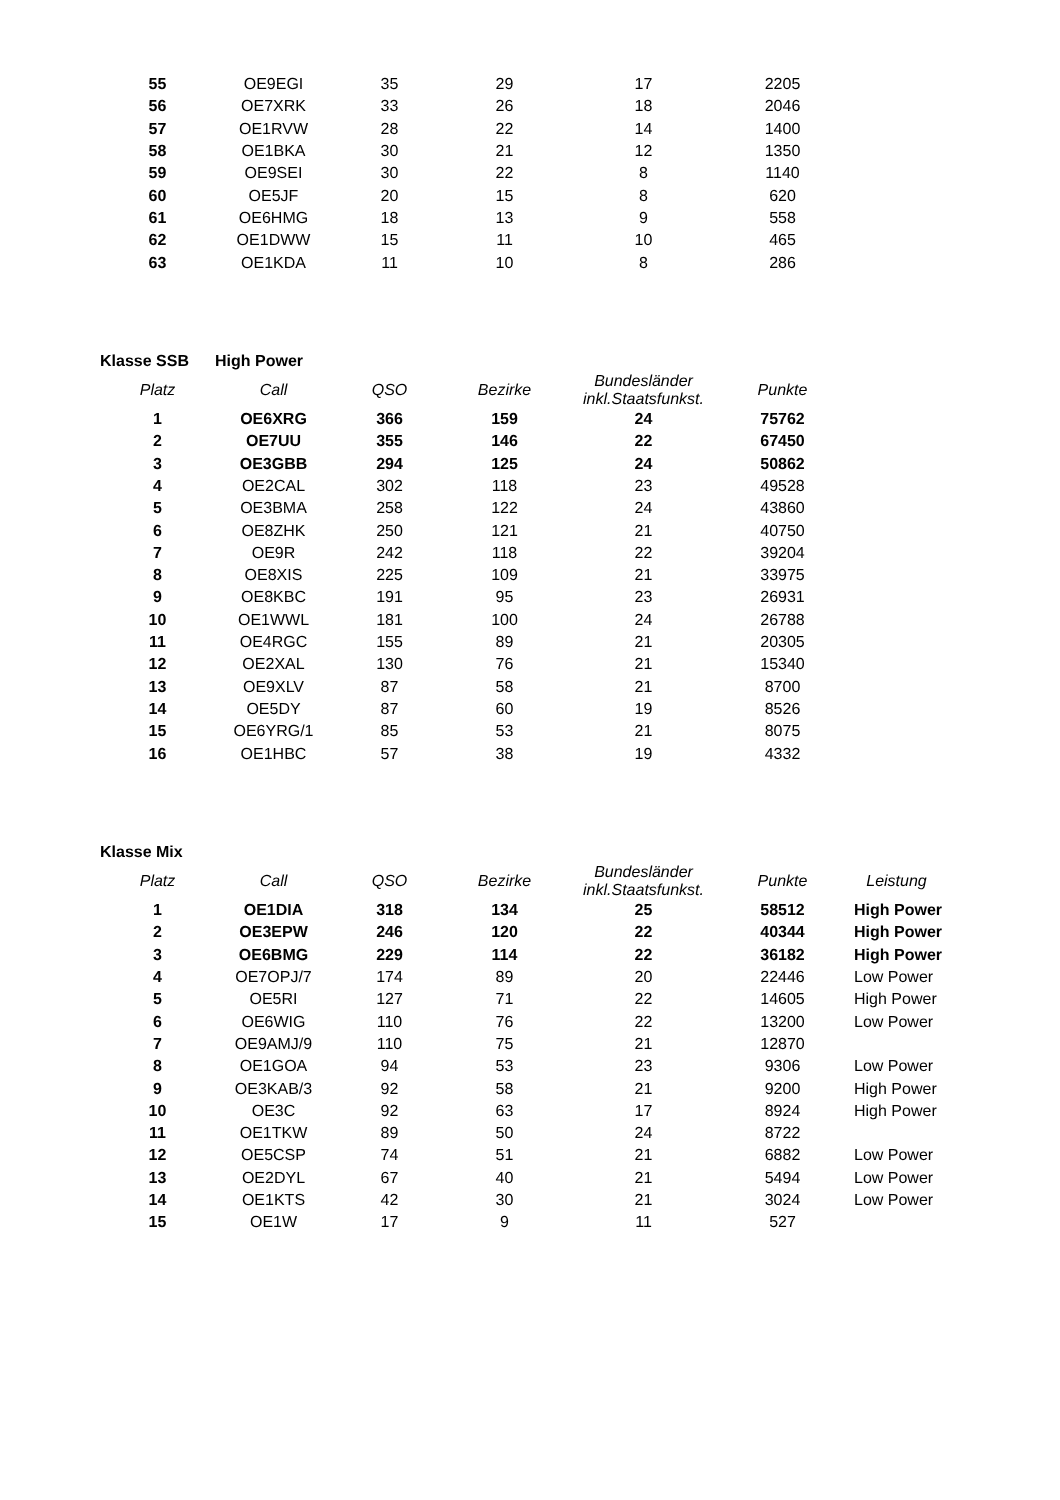| 55 | OE9EGI | 35 | 29 | 17 | 2205 | |
| 56 | OE7XRK | 33 | 26 | 18 | 2046 | |
| 57 | OE1RVW | 28 | 22 | 14 | 1400 | |
| 58 | OE1BKA | 30 | 21 | 12 | 1350 | |
| 59 | OE9SEI | 30 | 22 | 8 | 1140 | |
| 60 | OE5JF | 20 | 15 | 8 | 620 | |
| 61 | OE6HMG | 18 | 13 | 9 | 558 | |
| 62 | OE1DWW | 15 | 11 | 10 | 465 | |
| 63 | OE1KDA | 11 | 10 | 8 | 286 | |
| Klasse SSB | High Power | | | | | |
| Platz | Call | QSO | Bezirke | Bundesländer inkl.Staatsfunkst. | Punkte | |
| 1 | OE6XRG | 366 | 159 | 24 | 75762 | |
| 2 | OE7UU | 355 | 146 | 22 | 67450 | |
| 3 | OE3GBB | 294 | 125 | 24 | 50862 | |
| 4 | OE2CAL | 302 | 118 | 23 | 49528 | |
| 5 | OE3BMA | 258 | 122 | 24 | 43860 | |
| 6 | OE8ZHK | 250 | 121 | 21 | 40750 | |
| 7 | OE9R | 242 | 118 | 22 | 39204 | |
| 8 | OE8XIS | 225 | 109 | 21 | 33975 | |
| 9 | OE8KBC | 191 | 95 | 23 | 26931 | |
| 10 | OE1WWL | 181 | 100 | 24 | 26788 | |
| 11 | OE4RGC | 155 | 89 | 21 | 20305 | |
| 12 | OE2XAL | 130 | 76 | 21 | 15340 | |
| 13 | OE9XLV | 87 | 58 | 21 | 8700 | |
| 14 | OE5DY | 87 | 60 | 19 | 8526 | |
| 15 | OE6YRG/1 | 85 | 53 | 21 | 8075 | |
| 16 | OE1HBC | 57 | 38 | 19 | 4332 | |
| Klasse Mix | | | | | | |
| Platz | Call | QSO | Bezirke | Bundesländer inkl.Staatsfunkst. | Punkte | Leistung |
| 1 | OE1DIA | 318 | 134 | 25 | 58512 | High Power |
| 2 | OE3EPW | 246 | 120 | 22 | 40344 | High Power |
| 3 | OE6BMG | 229 | 114 | 22 | 36182 | High Power |
| 4 | OE7OPJ/7 | 174 | 89 | 20 | 22446 | Low Power |
| 5 | OE5RI | 127 | 71 | 22 | 14605 | High Power |
| 6 | OE6WIG | 110 | 76 | 22 | 13200 | Low Power |
| 7 | OE9AMJ/9 | 110 | 75 | 21 | 12870 | |
| 8 | OE1GOA | 94 | 53 | 23 | 9306 | Low Power |
| 9 | OE3KAB/3 | 92 | 58 | 21 | 9200 | High Power |
| 10 | OE3C | 92 | 63 | 17 | 8924 | High Power |
| 11 | OE1TKW | 89 | 50 | 24 | 8722 | |
| 12 | OE5CSP | 74 | 51 | 21 | 6882 | Low Power |
| 13 | OE2DYL | 67 | 40 | 21 | 5494 | Low Power |
| 14 | OE1KTS | 42 | 30 | 21 | 3024 | Low Power |
| 15 | OE1W | 17 | 9 | 11 | 527 | |